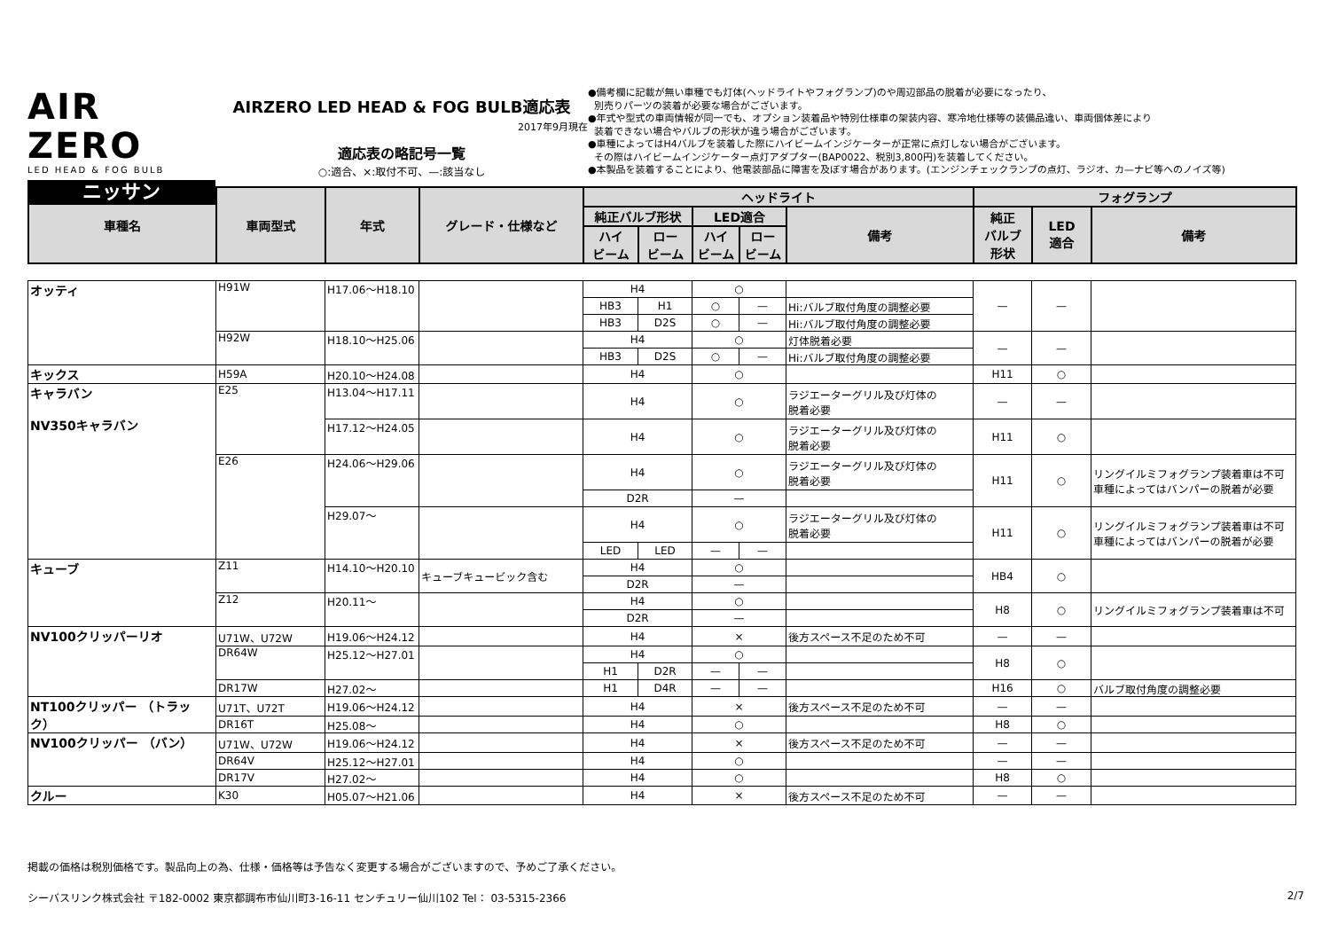AIR ZERO
LED HEAD & FOG BULB
ニッサン
AIRZERO LED HEAD & FOG BULB適応表
2017年9月現在
適応表の略記号一覧
○:適合、×:取付不可、—:該当なし
●備考欄に記載が無い車種でも灯体(ヘッドライトやフォグランプ)のや周辺部品の脱着が必要になったり、
別売りパーツの装着が必要な場合がございます。
●年式や型式の車両情報が同一でも、オプション装着品や特別仕様車の架装内容、寒冷地仕様等の装備品違い、車両個体差により
装着できない場合やバルブの形状が違う場合がございます。
●車種によってはH4バルブを装着した際にハイビームインジケーターが正常に点灯しない場合がございます。
その際はハイビームインジケーター点灯アダプター(BAP0022、税別3,800円)を装着してください。
●本製品を装着することにより、他電装部品に障害を及ぼす場合があります。(エンジンチェックランプの点灯、ラジオ、カ—ナビ等へのノイズ等)
| 車種名 | 車両型式 | 年式 | グレード・仕様など | ヘッドライト | | | | | フォグランプ | | |
| --- | --- | --- | --- | --- | --- | --- | --- | --- | --- | --- | --- |
| | | | | 純正バルブ形状 | | LED適合 | | 備考 | 純正 バルブ 形状 | LED 適合 | 備考 |
| | | | | ハイ ビーム | ロー ビーム | ハイ ビーム | ロー ビーム | | | | |
| オッティ | H91W | H17.06～H18.10 | | H4 | | ○ | | | — | — | |
| | | | | HB3 | H1 | ○ | — | Hi:バルブ取付角度の調整必要 | | | |
| | | | | HB3 | D2S | ○ | — | Hi:バルブ取付角度の調整必要 | | | |
| | H92W | H18.10～H25.06 | | H4 | | ○ | | 灯体脱着必要 | — | — | |
| | | | | HB3 | D2S | ○ | — | Hi:バルブ取付角度の調整必要 | | | |
| キックス | H59A | H20.10～H24.08 | | H4 | | ○ | | | H11 | ○ | |
| キャラバン NV350キャラバン | E25 | H13.04～H17.11 | | H4 | | ○ | | ラジエーターグリル及び灯体の 脱着必要 | — | — | |
| | | H17.12～H24.05 | | H4 | | ○ | | ラジエーターグリル及び灯体の 脱着必要 | H11 | ○ | |
| | E26 | H24.06～H29.06 | | H4 | | ○ | | ラジエーターグリル及び灯体の 脱着必要 | H11 | ○ | リングイルミフォグランプ装着車は不可 車種によってはバンパーの脱着が必要 |
| | | | | D2R | | — | | | | | |
| | | H29.07～ | | H4 | | ○ | | ラジエーターグリル及び灯体の 脱着必要 | H11 | ○ | リングイルミフォグランプ装着車は不可 車種によってはバンパーの脱着が必要 |
| | | | | LED | LED | — | — | | | | |
| キューブ | Z11 | H14.10～H20.10 | キューブキュービック含む | H4 | | ○ | | | HB4 | ○ | |
| | | | | D2R | | — | | | | | |
| | Z12 | H20.11～ | | H4 | | ○ | | | H8 | ○ | リングイルミフォグランプ装着車は不可 |
| | | | | D2R | | — | | | | | |
| NV100クリッパーリオ | U71W、U72W | H19.06～H24.12 | | H4 | | × | | 後方スペース不足のため不可 | — | — | |
| | DR64W | H25.12～H27.01 | | H4 | | ○ | | | H8 | ○ | |
| | | | | H1 | D2R | — | — | | | | |
| | DR17W | H27.02～ | | H1 | D4R | — | — | | H16 | ○ | バルブ取付角度の調整必要 |
| NT100クリッパー （トラック） | U71T、U72T | H19.06～H24.12 | | H4 | | × | | 後方スペース不足のため不可 | — | — | |
| | DR16T | H25.08～ | | H4 | | ○ | | | H8 | ○ | |
| NV100クリッパー （バン） | U71W、U72W | H19.06～H24.12 | | H4 | | × | | 後方スペース不足のため不可 | — | — | |
| | DR64V | H25.12～H27.01 | | H4 | | ○ | | | — | — | |
| | DR17V | H27.02～ | | H4 | | ○ | | | H8 | ○ | |
| クルー | K30 | H05.07～H21.06 | | H4 | | × | | 後方スペース不足のため不可 | — | — | |
掲載の価格は税別価格です。製品向上の為、仕様・価格等は予告なく変更する場合がございますので、予めご了承ください。
シーバスリンク株式会社 〒182-0002 東京都調布市仙川町3-16-11 センチュリー仙川102 Tel： 03-5315-2366 2/7